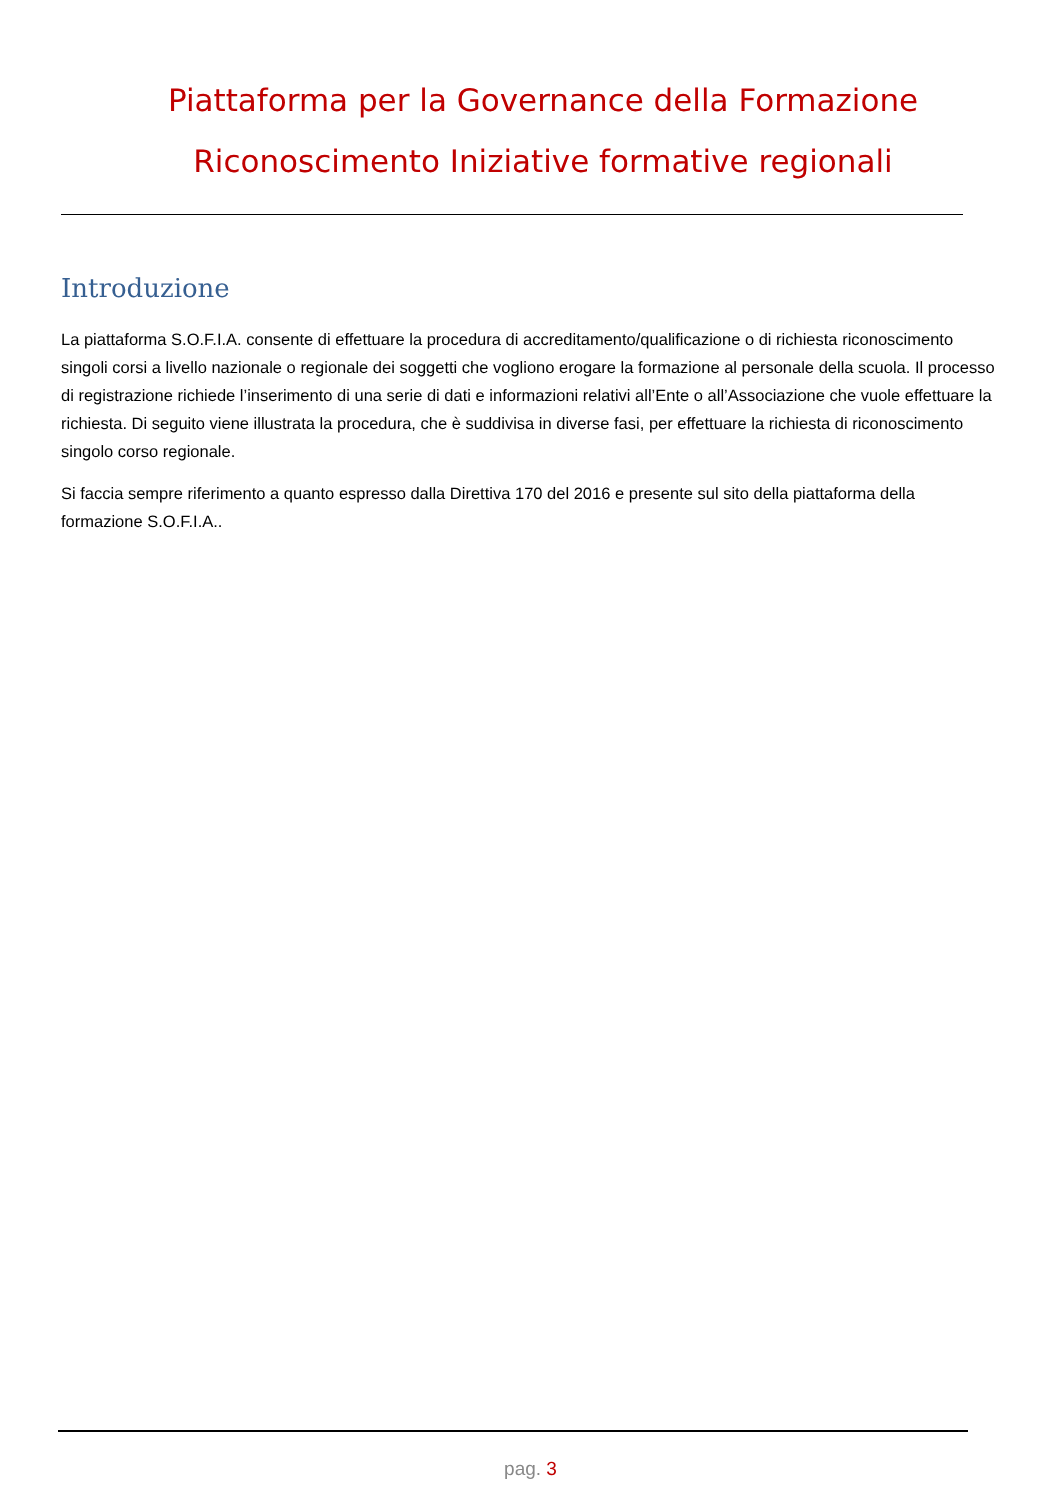Piattaforma per la Governance della Formazione
Riconoscimento Iniziative formative regionali
Introduzione
La piattaforma S.O.F.I.A. consente di effettuare la procedura di accreditamento/qualificazione o di richiesta riconoscimento singoli corsi a livello nazionale o regionale dei soggetti che vogliono erogare la formazione al personale della scuola. Il processo di registrazione richiede l’inserimento di una serie di dati e informazioni relativi all’Ente o all’Associazione che vuole effettuare la richiesta. Di seguito viene illustrata la procedura, che è suddivisa in diverse fasi, per effettuare la richiesta di riconoscimento singolo corso regionale.
Si faccia sempre riferimento a quanto espresso dalla Direttiva 170 del 2016 e presente sul sito della piattaforma della formazione S.O.F.I.A..
pag. 3